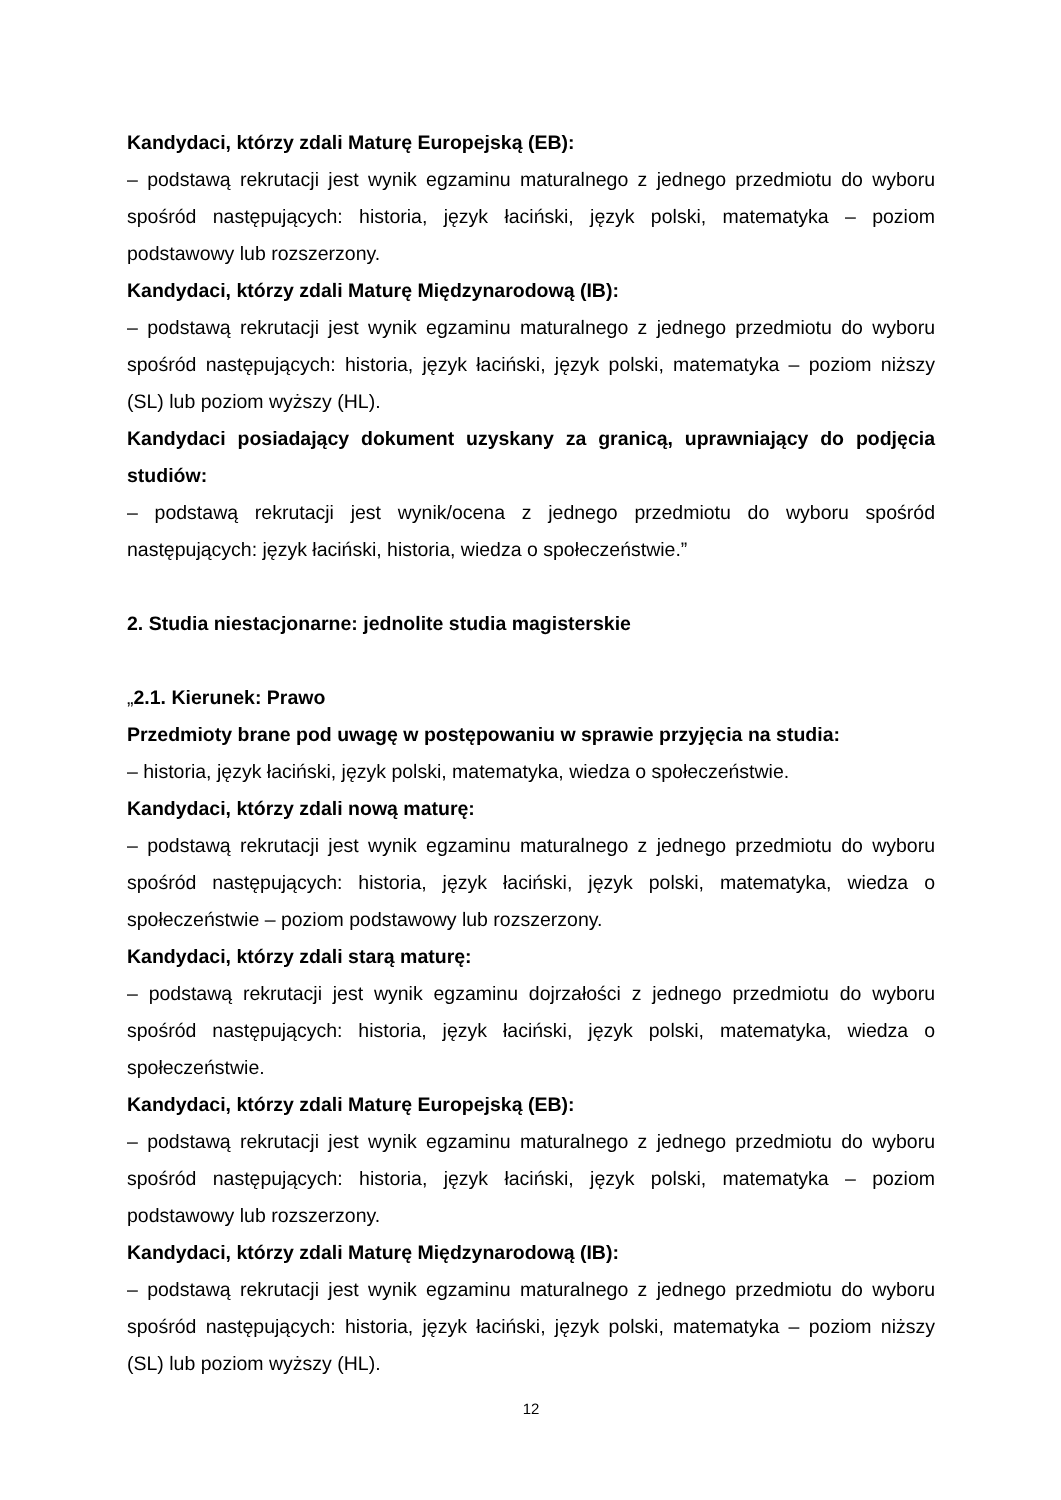Kandydaci, którzy zdali Maturę Europejską (EB):
– podstawą rekrutacji jest wynik egzaminu maturalnego z jednego przedmiotu do wyboru spośród następujących: historia, język łaciński, język polski, matematyka – poziom podstawowy lub rozszerzony.
Kandydaci, którzy zdali Maturę Międzynarodową (IB):
– podstawą rekrutacji jest wynik egzaminu maturalnego z jednego przedmiotu do wyboru spośród następujących: historia, język łaciński, język polski, matematyka – poziom niższy (SL) lub poziom wyższy (HL).
Kandydaci posiadający dokument uzyskany za granicą, uprawniający do podjęcia studiów:
– podstawą rekrutacji jest wynik/ocena z jednego przedmiotu do wyboru spośród następujących: język łaciński, historia, wiedza o społeczeństwie.”
2. Studia niestacjonarne: jednolite studia magisterskie
„2.1. Kierunek: Prawo
Przedmioty brane pod uwagę w postępowaniu w sprawie przyjęcia na studia:
– historia, język łaciński, język polski, matematyka, wiedza o społeczeństwie.
Kandydaci, którzy zdali nową maturę:
– podstawą rekrutacji jest wynik egzaminu maturalnego z jednego przedmiotu do wyboru spośród następujących: historia, język łaciński, język polski, matematyka, wiedza o społeczeństwie – poziom podstawowy lub rozszerzony.
Kandydaci, którzy zdali starą maturę:
– podstawą rekrutacji jest wynik egzaminu dojrzałości z jednego przedmiotu do wyboru spośród następujących: historia, język łaciński, język polski, matematyka, wiedza o społeczeństwie.
Kandydaci, którzy zdali Maturę Europejską (EB):
– podstawą rekrutacji jest wynik egzaminu maturalnego z jednego przedmiotu do wyboru spośród następujących: historia, język łaciński, język polski, matematyka – poziom podstawowy lub rozszerzony.
Kandydaci, którzy zdali Maturę Międzynarodową (IB):
– podstawą rekrutacji jest wynik egzaminu maturalnego z jednego przedmiotu do wyboru spośród następujących: historia, język łaciński, język polski, matematyka – poziom niższy (SL) lub poziom wyższy (HL).
12